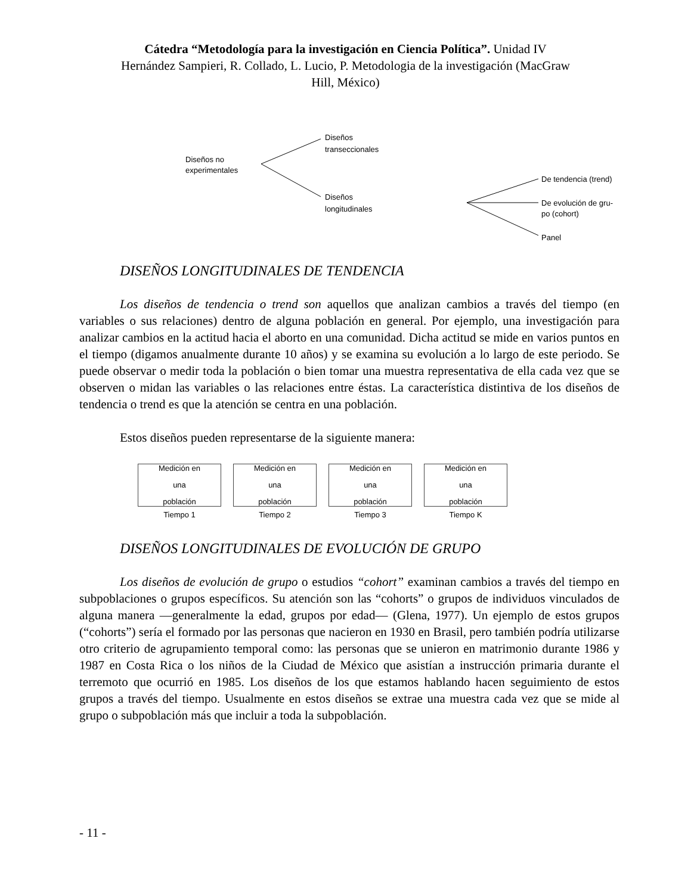Cátedra “Metodología para la investigación en Ciencia Política”. Unidad IV
Hernández Sampieri, R. Collado, L. Lucio, P. Metodologia de la investigación (MacGraw
Hill, México)
Diseños no
experimentales
Diseños
transeccionales
Diseños
longitudinales
De tendencia (trend)
De evolución de gru-
po (cohort)
Panel
DISEÑOS LONGITUDINALES DE TENDENCIA
Los diseños de tendencia o trend son aquellos que analizan cambios a través del tiempo (en variables o sus relaciones) dentro de alguna población en general. Por ejemplo, una investigación para analizar cambios en la actitud hacia el aborto en una comunidad. Dicha actitud se mide en varios puntos en el tiempo (digamos anualmente durante 10 años) y se examina su evolución a lo largo de este periodo. Se puede observar o medir toda la población o bien tomar una muestra representativa de ella cada vez que se observen o midan las variables o las relaciones entre éstas. La característica distintiva de los diseños de tendencia o trend es que la atención se centra en una población.
Estos diseños pueden representarse de la siguiente manera:
Medición en
una
población
Tiempo 1
Medición en
una
población
Tiempo 2
Medición en
una
población
Tiempo 3
Medición en
una
población
Tiempo K
DISEÑOS LONGITUDINALES DE EVOLUCIÓN DE GRUPO
Los diseños de evolución de grupo o estudios “cohort” examinan cambios a través del tiempo en subpoblaciones o grupos específicos. Su atención son las “cohorts” o grupos de individuos vinculados de alguna manera —generalmente la edad, grupos por edad— (Glena, 1977). Un ejemplo de estos grupos (“cohorts”) sería el formado por las personas que nacieron en 1930 en Brasil, pero también podría utilizarse otro criterio de agrupamiento temporal como: las personas que se unieron en matrimonio durante 1986 y 1987 en Costa Rica o los niños de la Ciudad de México que asistían a instrucción primaria durante el terremoto que ocurrió en 1985. Los diseños de los que estamos hablando hacen seguimiento de estos grupos a través del tiempo. Usualmente en estos diseños se extrae una muestra cada vez que se mide al grupo o subpoblación más que incluir a toda la subpoblación.
- 11 -